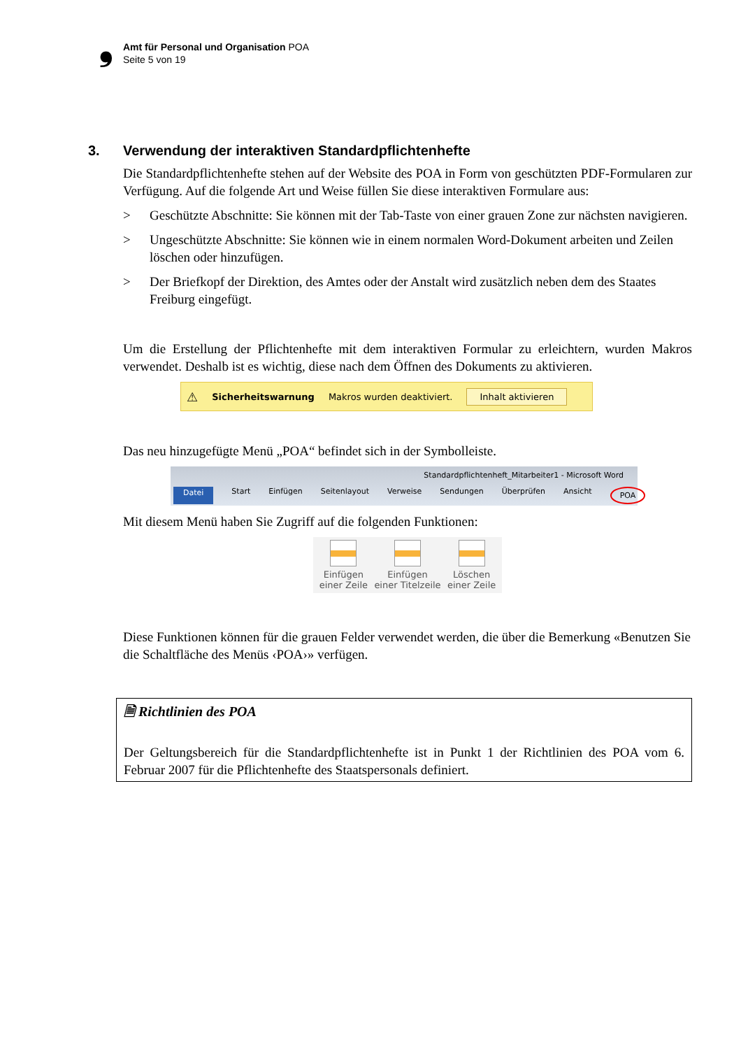❟
Amt für Personal und Organisation POA
Seite 5 von 19
3. Verwendung der interaktiven Standardpflichtenhefte
Die Standardpflichtenhefte stehen auf der Website des POA in Form von geschützten PDF-Formularen zur Verfügung. Auf die folgende Art und Weise füllen Sie diese interaktiven Formulare aus:
> Geschützte Abschnitte: Sie können mit der Tab-Taste von einer grauen Zone zur nächsten navigieren.
> Ungeschützte Abschnitte: Sie können wie in einem normalen Word-Dokument arbeiten und Zeilen löschen oder hinzufügen.
> Der Briefkopf der Direktion, des Amtes oder der Anstalt wird zusätzlich neben dem des Staates Freiburg eingefügt.
Um die Erstellung der Pflichtenhefte mit dem interaktiven Formular zu erleichtern, wurden Makros verwendet. Deshalb ist es wichtig, diese nach dem Öffnen des Dokuments zu aktivieren.
⚠ Sicherheitswarnung Makros wurden deaktiviert. Inhalt aktivieren
Das neu hinzugefügte Menü „POA“ befindet sich in der Symbolleiste.
Standardpflichtenheft_Mitarbeiter1 - Microsoft Word
Datei Start Einfügen Seitenlayout Verweise Sendungen Überprüfen Ansicht POA
Mit diesem Menü haben Sie Zugriff auf die folgenden Funktionen:
Einfügen
einer Zeile
Einfügen
einer Titelzeile
Löschen
einer Zeile
Diese Funktionen können für die grauen Felder verwendet werden, die über die Bemerkung «Benutzen Sie die Schaltfläche des Menüs ‹POA›» verfügen.
🗎 Richtlinien des POA
Der Geltungsbereich für die Standardpflichtenhefte ist in Punkt 1 der Richtlinien des POA vom 6. Februar 2007 für die Pflichtenhefte des Staatspersonals definiert.